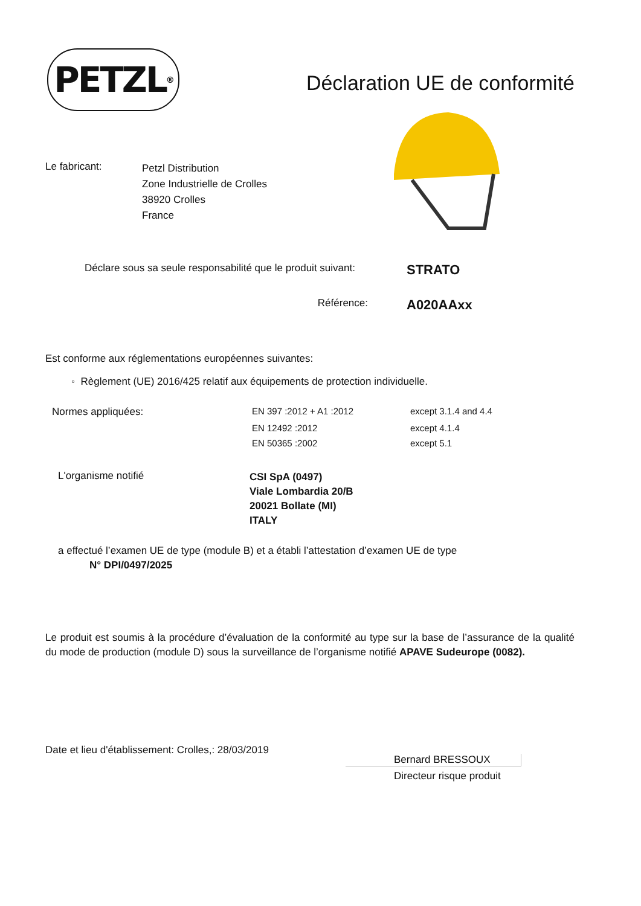PETZL<sup>®</sup>
Déclaration UE de conformité
Le fabricant:
Petzl Distribution
Zone Industrielle de Crolles
38920 Crolles
France
| Déclare sous sa seule responsabilité que le produit suivant: | STRATO |
| Référence: | A020AAxx |
Est conforme aux réglementations européennes suivantes:
◦ Règlement (UE) 2016/425 relatif aux équipements de protection individuelle.
| Normes appliquées: | EN 397 :2012 + A1 :2012 | except 3.1.4 and 4.4 |
| | EN 12492 :2012 | except 4.1.4 |
| | EN 50365 :2002 | except 5.1 |
| L'organisme notifié | CSI SpA (0497) Viale Lombardia 20/B 20021 Bollate (MI) ITALY |
a effectué l’examen UE de type (module B) et a établi l’attestation d’examen UE de type
N° DPI/0497/2025
Le produit est soumis à la procédure d’évaluation de la conformité au type sur la base de l’assurance de la qualité du mode de production (module D) sous la surveillance de l’organisme notifié APAVE Sudeurope (0082).
Date et lieu d'établissement: Crolles,: 28/03/2019
Bernard BRESSOUX
Directeur risque produit